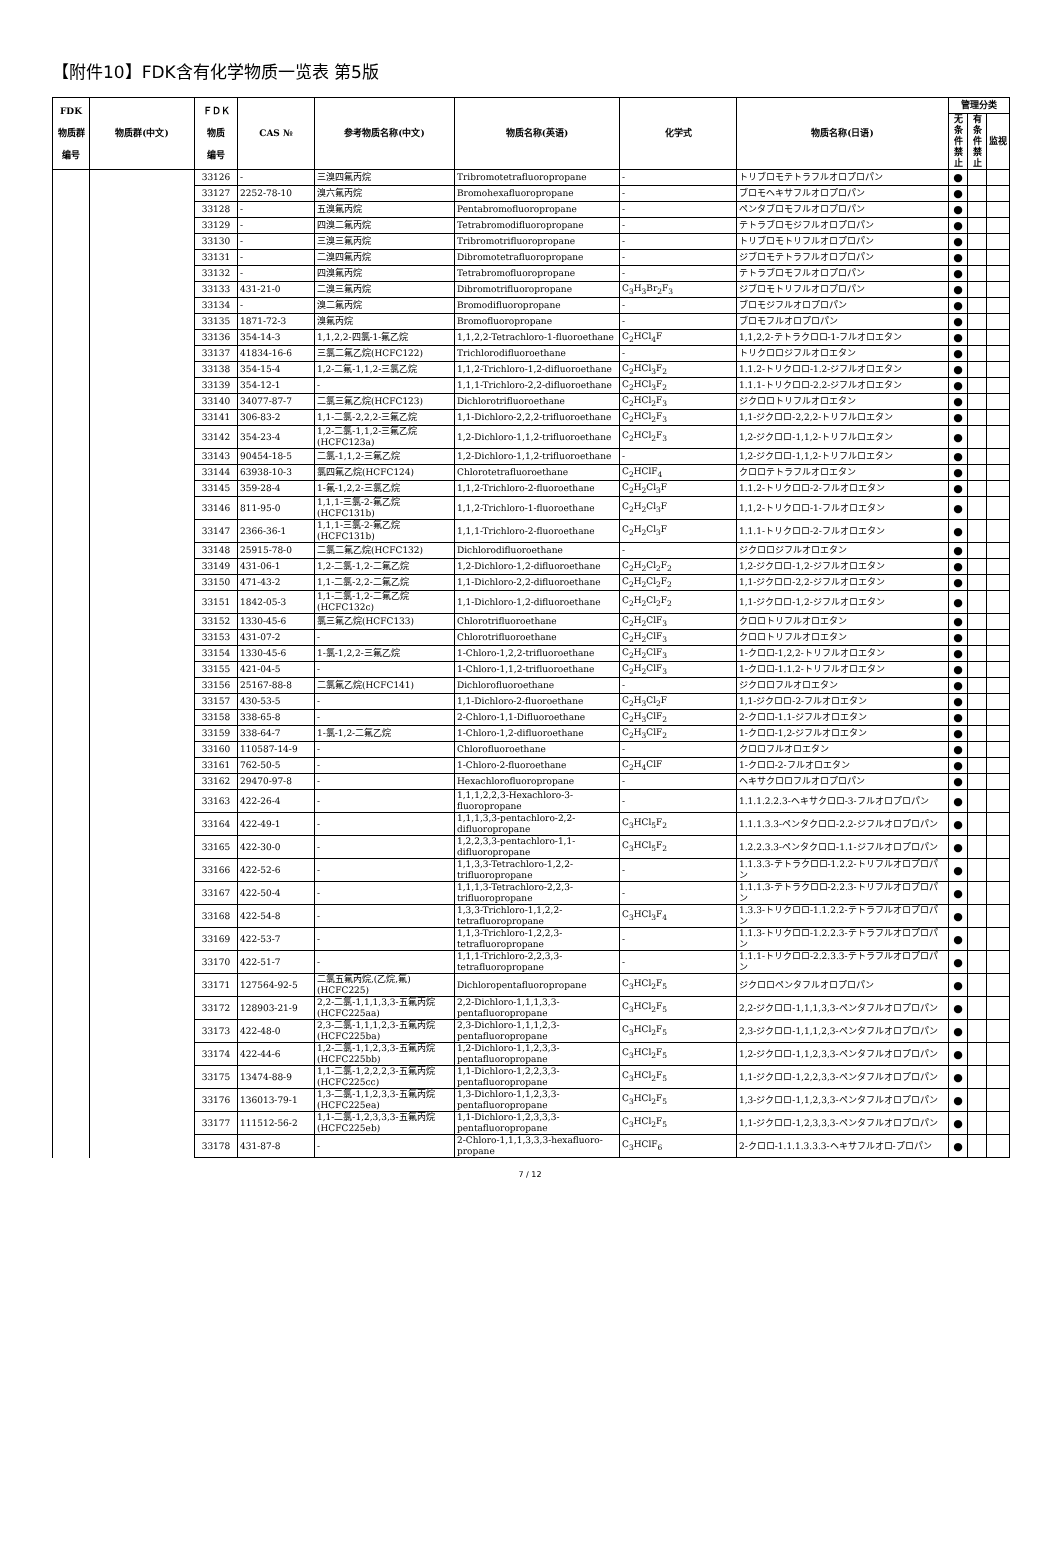【附件10】FDK含有化学物质一览表 第5版
| FDK 物质群 编号 | 物质群(中文) | ＦＤＫ 物质 编号 | CAS № | 参考物质名称(中文) | 物质名称(英语) | 化学式 | 物质名称(日语) | 管理分类 | | |
| --- | --- | --- | --- | --- | --- | --- | --- | --- | --- | --- |
| | | | | | | | | 无条件禁止 | 有条件禁止 | 监视 |
| | | 33126 | - | 三溴四氟丙烷 | Tribromotetrafluoropropane | - | トリブロモテトラフルオロプロパン | ● | | |
| | | 33127 | 2252-78-10 | 溴六氟丙烷 | Bromohexafluoropropane | - | ブロモヘキサフルオロプロパン | ● | | |
| | | 33128 | - | 五溴氟丙烷 | Pentabromofluoropropane | - | ペンタブロモフルオロプロパン | ● | | |
| | | 33129 | - | 四溴二氟丙烷 | Tetrabromodifluoropropane | - | テトラブロモジフルオロプロパン | ● | | |
| | | 33130 | - | 三溴三氟丙烷 | Tribromotrifluoropropane | - | トリブロモトリフルオロプロパン | ● | | |
| | | 33131 | - | 二溴四氟丙烷 | Dibromotetrafluoropropane | - | ジブロモテトラフルオロプロパン | ● | | |
| | | 33132 | - | 四溴氟丙烷 | Tetrabromofluoropropane | - | テトラブロモフルオロプロパン | ● | | |
| | | 33133 | 431-21-0 | 二溴三氟丙烷 | Dibromotrifluoropropane | C<sub>3</sub>H<sub>3</sub>Br<sub>2</sub>F<sub>3</sub> | ジブロモトリフルオロプロパン | ● | | |
| | | 33134 | - | 溴二氟丙烷 | Bromodifluoropropane | - | ブロモジフルオロプロパン | ● | | |
| | | 33135 | 1871-72-3 | 溴氟丙烷 | Bromofluoropropane | - | ブロモフルオロプロパン | ● | | |
| | | 33136 | 354-14-3 | 1,1,2,2-四氯-1-氟乙烷 | 1,1,2,2-Tetrachloro-1-fluoroethane | C<sub>2</sub>HCl<sub>4</sub>F | 1,1,2,2-テトラクロロ-1-フルオロエタン | ● | | |
| | | 33137 | 41834-16-6 | 三氯二氟乙烷(HCFC122) | Trichlorodifluoroethane | - | トリクロロジフルオロエタン | ● | | |
| | | 33138 | 354-15-4 | 1,2-二氟-1,1,2-三氯乙烷 | 1,1,2-Trichloro-1,2-difluoroethane | C<sub>2</sub>HCl<sub>3</sub>F<sub>2</sub> | 1.1.2-トリクロロ-1.2-ジフルオロエタン | ● | | |
| | | 33139 | 354-12-1 | - | 1,1,1-Trichloro-2,2-difluoroethane | C<sub>2</sub>HCl<sub>3</sub>F<sub>2</sub> | 1.1.1-トリクロロ-2.2-ジフルオロエタン | ● | | |
| | | 33140 | 34077-87-7 | 二氯三氟乙烷(HCFC123) | Dichlorotrifluoroethane | C<sub>2</sub>HCl<sub>2</sub>F<sub>3</sub> | ジクロロトリフルオロエタン | ● | | |
| | | 33141 | 306-83-2 | 1,1-二氯-2,2,2-三氟乙烷 | 1,1-Dichloro-2,2,2-trifluoroethane | C<sub>2</sub>HCl<sub>2</sub>F<sub>3</sub> | 1,1-ジクロロ-2,2,2-トリフルロエタン | ● | | |
| | | 33142 | 354-23-4 | 1,2-二氯-1,1,2-三氟乙烷(HCFC123a) | 1,2-Dichloro-1,1,2-trifluoroethane | C<sub>2</sub>HCl<sub>2</sub>F<sub>3</sub> | 1,2-ジクロロ-1,1,2-トリフルロエタン | ● | | |
| | | 33143 | 90454-18-5 | 二氯-1,1,2-三氟乙烷 | 1,2-Dichloro-1,1,2-trifluoroethane | - | 1,2-ジクロロ-1,1,2-トリフルロエタン | ● | | |
| | | 33144 | 63938-10-3 | 氯四氟乙烷(HCFC124) | Chlorotetrafluoroethane | C<sub>2</sub>HClF<sub>4</sub> | クロロテトラフルオロエタン | ● | | |
| | | 33145 | 359-28-4 | 1-氟-1,2,2-三氯乙烷 | 1,1,2-Trichloro-2-fluoroethane | C<sub>2</sub>H<sub>2</sub>Cl<sub>3</sub>F | 1.1.2-トリクロロ-2-フルオロエタン | ● | | |
| | | 33146 | 811-95-0 | 1,1,1-三氯-2-氟乙烷(HCFC131b) | 1,1,2-Trichloro-1-fluoroethane | C<sub>2</sub>H<sub>2</sub>Cl<sub>3</sub>F | 1,1,2-トリクロロ-1-フルオロエタン | ● | | |
| | | 33147 | 2366-36-1 | 1,1,1-三氯-2-氟乙烷(HCFC131b) | 1,1,1-Trichloro-2-fluoroethane | C<sub>2</sub>H<sub>2</sub>Cl<sub>3</sub>F | 1.1.1-トリクロロ-2-フルオロエタン | ● | | |
| | | 33148 | 25915-78-0 | 二氯二氟乙烷(HCFC132) | Dichlorodifluoroethane | - | ジクロロジフルオロエタン | ● | | |
| | | 33149 | 431-06-1 | 1,2-二氯-1,2-二氟乙烷 | 1,2-Dichloro-1,2-difluoroethane | C<sub>2</sub>H<sub>2</sub>Cl<sub>2</sub>F<sub>2</sub> | 1,2-ジクロロ-1,2-ジフルオロエタン | ● | | |
| | | 33150 | 471-43-2 | 1,1-二氯-2,2-二氟乙烷 | 1,1-Dichloro-2,2-difluoroethane | C<sub>2</sub>H<sub>2</sub>Cl<sub>2</sub>F<sub>2</sub> | 1,1-ジクロロ-2,2-ジフルオロエタン | ● | | |
| | | 33151 | 1842-05-3 | 1,1-二氯-1,2-二氟乙烷(HCFC132c) | 1,1-Dichloro-1,2-difluoroethane | C<sub>2</sub>H<sub>2</sub>Cl<sub>2</sub>F<sub>2</sub> | 1,1-ジクロロ-1,2-ジフルオロエタン | ● | | |
| | | 33152 | 1330-45-6 | 氯三氟乙烷(HCFC133) | Chlorotrifluoroethane | C<sub>2</sub>H<sub>2</sub>ClF<sub>3</sub> | クロロトリフルオロエタン | ● | | |
| | | 33153 | 431-07-2 | - | Chlorotrifluoroethane | C<sub>2</sub>H<sub>2</sub>ClF<sub>3</sub> | クロロトリフルオロエタン | ● | | |
| | | 33154 | 1330-45-6 | 1-氯-1,2,2-三氟乙烷 | 1-Chloro-1,2,2-trifluoroethane | C<sub>2</sub>H<sub>2</sub>ClF<sub>3</sub> | 1-クロロ-1,2,2-トリフルオロエタン | ● | | |
| | | 33155 | 421-04-5 | - | 1-Chloro-1,1,2-trifluoroethane | C<sub>2</sub>H<sub>2</sub>ClF<sub>3</sub> | 1-クロロ-1.1.2-トリフルオロエタン | ● | | |
| | | 33156 | 25167-88-8 | 二氯氟乙烷(HCFC141) | Dichlorofluoroethane | - | ジクロロフルオロエタン | ● | | |
| | | 33157 | 430-53-5 | - | 1,1-Dichloro-2-fluoroethane | C<sub>2</sub>H<sub>3</sub>Cl<sub>2</sub>F | 1,1-ジクロロ-2-フルオロエタン | ● | | |
| | | 33158 | 338-65-8 | - | 2-Chloro-1,1-Difluoroethane | C<sub>2</sub>H<sub>3</sub>ClF<sub>2</sub> | 2-クロロ-1.1-ジフルオロエタン | ● | | |
| | | 33159 | 338-64-7 | 1-氯-1,2-二氟乙烷 | 1-Chloro-1,2-difluoroethane | C<sub>2</sub>H<sub>3</sub>ClF<sub>2</sub> | 1-クロロ-1,2-ジフルオロエタン | ● | | |
| | | 33160 | 110587-14-9 | - | Chlorofluoroethane | - | クロロフルオロエタン | ● | | |
| | | 33161 | 762-50-5 | - | 1-Chloro-2-fluoroethane | C<sub>2</sub>H<sub>4</sub>ClF | 1-クロロ-2-フルオロエタン | ● | | |
| | | 33162 | 29470-97-8 | - | Hexachlorofluoropropane | - | ヘキサクロロフルオロプロパン | ● | | |
| | | 33163 | 422-26-4 | - | 1,1,1,2,2,3-Hexachloro-3-fluoropropane | - | 1.1.1.2.2.3-ヘキサクロロ-3-フルオロプロパン | ● | | |
| | | 33164 | 422-49-1 | - | 1,1,1,3,3-pentachloro-2,2-difluoropropane | C<sub>3</sub>HCl<sub>5</sub>F<sub>2</sub> | 1.1.1.3.3-ペンタクロロ-2.2-ジフルオロプロパン | ● | | |
| | | 33165 | 422-30-0 | - | 1,2,2,3,3-pentachloro-1,1-difluoropropane | C<sub>3</sub>HCl<sub>5</sub>F<sub>2</sub> | 1.2.2.3.3-ペンタクロロ-1.1-ジフルオロプロパン | ● | | |
| | | 33166 | 422-52-6 | - | 1,1,3,3-Tetrachloro-1,2,2-trifluoropropane | - | 1.1.3.3-テトラクロロ-1.2.2-トリフルオロプロパン | ● | | |
| | | 33167 | 422-50-4 | - | 1,1,1,3-Tetrachloro-2,2,3-trifluoropropane | - | 1.1.1.3-テトラクロロ-2.2.3-トリフルオロプロパン | ● | | |
| | | 33168 | 422-54-8 | - | 1,3,3-Trichloro-1,1,2,2-tetrafluoropropane | C<sub>3</sub>HCl<sub>3</sub>F<sub>4</sub> | 1.3.3-トリクロロ-1.1.2.2-テトラフルオロプロパン | ● | | |
| | | 33169 | 422-53-7 | - | 1,1,3-Trichloro-1,2,2,3-tetrafluoropropane | - | 1.1.3-トリクロロ-1.2.2.3-テトラフルオロプロパン | ● | | |
| | | 33170 | 422-51-7 | - | 1,1,1-Trichloro-2,2,3,3-tetrafluoropropane | - | 1.1.1-トリクロロ-2.2.3.3-テトラフルオロプロパン | ● | | |
| | | 33171 | 127564-92-5 | 二氯五氟丙烷,(乙烷,氟)(HCFC225) | Dichloropentafluoropropane | C<sub>3</sub>HCl<sub>2</sub>F<sub>5</sub> | ジクロロペンタフルオロプロパン | ● | | |
| | | 33172 | 128903-21-9 | 2,2-二氯-1,1,1,3,3-五氟丙烷(HCFC225aa) | 2,2-Dichloro-1,1,1,3,3-pentafluoropropane | C<sub>3</sub>HCl<sub>2</sub>F<sub>5</sub> | 2,2-ジクロロ-1,1,1,3,3-ペンタフルオロプロパン | ● | | |
| | | 33173 | 422-48-0 | 2,3-二氯-1,1,1,2,3-五氟丙烷(HCFC225ba) | 2,3-Dichloro-1,1,1,2,3-pentafluoropropane | C<sub>3</sub>HCl<sub>2</sub>F<sub>5</sub> | 2,3-ジクロロ-1,1,1,2,3-ペンタフルオロプロパン | ● | | |
| | | 33174 | 422-44-6 | 1,2-二氯-1,1,2,3,3-五氟丙烷(HCFC225bb) | 1,2-Dichloro-1,1,2,3,3-pentafluoropropane | C<sub>3</sub>HCl<sub>2</sub>F<sub>5</sub> | 1,2-ジクロロ-1,1,2,3,3-ペンタフルオロプロパン | ● | | |
| | | 33175 | 13474-88-9 | 1,1-二氯-1,2,2,2,3-五氟丙烷(HCFC225cc) | 1,1-Dichloro-1,2,2,3,3-pentafluoropropane | C<sub>3</sub>HCl<sub>2</sub>F<sub>5</sub> | 1,1-ジクロロ-1,2,2,3,3-ペンタフルオロプロパン | ● | | |
| | | 33176 | 136013-79-1 | 1,3-二氯-1,1,2,3,3-五氟丙烷(HCFC225ea) | 1,3-Dichloro-1,1,2,3,3-pentafluoropropane | C<sub>3</sub>HCl<sub>2</sub>F<sub>5</sub> | 1,3-ジクロロ-1,1,2,3,3-ペンタフルオロプロパン | ● | | |
| | | 33177 | 111512-56-2 | 1,1-二氯-1,2,3,3,3-五氟丙烷(HCFC225eb) | 1,1-Dichloro-1,2,3,3,3-pentafluoropropane | C<sub>3</sub>HCl<sub>2</sub>F<sub>5</sub> | 1,1-ジクロロ-1,2,3,3,3-ペンタフルオロプロパン | ● | | |
| | | 33178 | 431-87-8 | - | 2-Chloro-1,1,1,3,3,3-hexafluoro-propane | C<sub>3</sub>HClF<sub>6</sub> | 2-クロロ-1.1.1.3.3.3-ヘキサフルオロ-プロパン | ● | | |
7 / 12